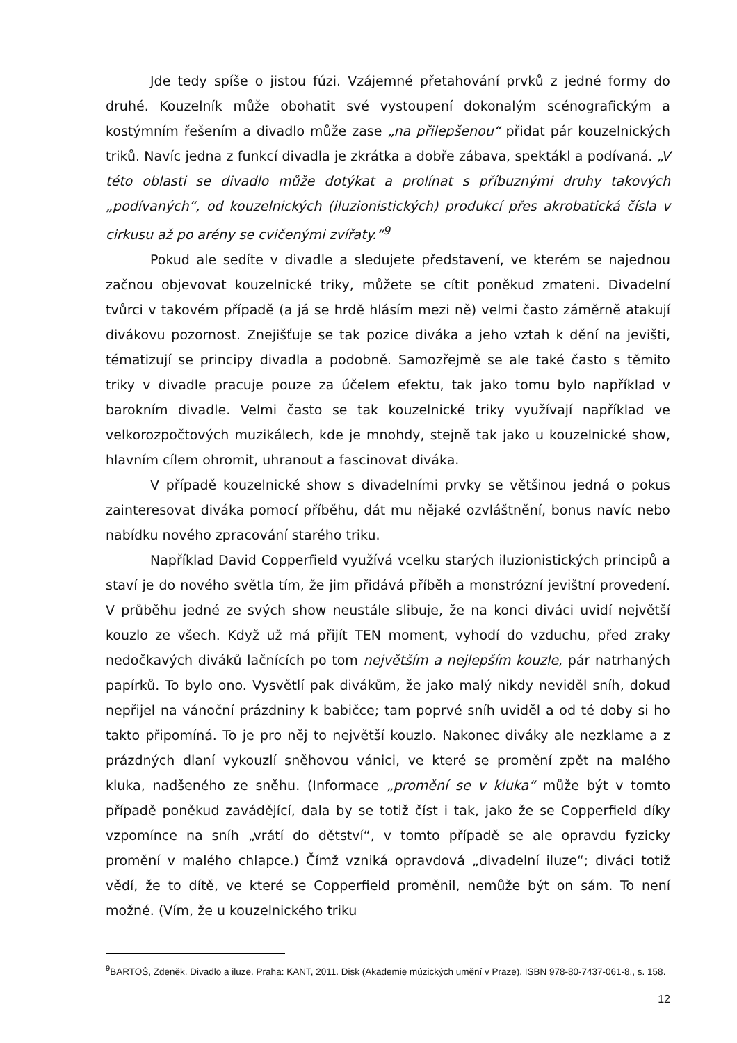Jde tedy spíše o jistou fúzi. Vzájemné přetahování prvků z jedné formy do druhé. Kouzelník může obohatit své vystoupení dokonalým scénografickým a kostýmním řešením a divadlo může zase „na přilepšenou“ přidat pár kouzelnických triků. Navíc jedna z funkcí divadla je zkrátka a dobře zábava, spektákl a podívaná. „V této oblasti se divadlo může dotýkat a prolínat s příbuznými druhy takových „podívaných“, od kouzelnických (iluzionistických) produkcí přes akrobatická čísla v cirkusu až po arény se cvičenými zvířaty.“<sup>9</sup>
Pokud ale sedíte v divadle a sledujete představení, ve kterém se najednou začnou objevovat kouzelnické triky, můžete se cítit poněkud zmateni. Divadelní tvůrci v takovém případě (a já se hrdě hlásím mezi ně) velmi často záměrně atakují divákovu pozornost. Znejišťuje se tak pozice diváka a jeho vztah k dění na jevišti, tématizují se principy divadla a podobně. Samozřejmě se ale také často s těmito triky v divadle pracuje pouze za účelem efektu, tak jako tomu bylo například v barokním divadle. Velmi často se tak kouzelnické triky využívají například ve velkorozpočtových muzikálech, kde je mnohdy, stejně tak jako u kouzelnické show, hlavním cílem ohromit, uhranout a fascinovat diváka.
V případě kouzelnické show s divadelními prvky se většinou jedná o pokus zainteresovat diváka pomocí příběhu, dát mu nějaké ozvláštnění, bonus navíc nebo nabídku nového zpracování starého triku.
Například David Copperfield využívá vcelku starých iluzionistických principů a staví je do nového světla tím, že jim přidává příběh a monstrózní jevištní provedení. V průběhu jedné ze svých show neustále slibuje, že na konci diváci uvidí největší kouzlo ze všech. Když už má přijít TEN moment, vyhodí do vzduchu, před zraky nedočkavých diváků lačnících po tom největším a nejlepším kouzle, pár natrhaných papírků. To bylo ono. Vysvětlí pak divákům, že jako malý nikdy neviděl sníh, dokud nepřijel na vánoční prázdniny k babičce; tam poprvé sníh uviděl a od té doby si ho takto připomíná. To je pro něj to největší kouzlo. Nakonec diváky ale nezklame a z prázdných dlaní vykouzlí sněhovou vánici, ve které se promění zpět na malého kluka, nadšeného ze sněhu. (Informace „promění se v kluka“ může být v tomto případě poněkud zavádějící, dala by se totiž číst i tak, jako že se Copperfield díky vzpomínce na sníh „vrátí do dětství“, v tomto případě se ale opravdu fyzicky promění v malého chlapce.) Čímž vzniká opravdová „divadelní iluze“; diváci totiž vědí, že to dítě, ve které se Copperfield proměnil, nemůže být on sám. To není možné. (Vím, že u kouzelnického triku
<sup>9</sup>BARTOŠ, Zdeněk. Divadlo a iluze. Praha: KANT, 2011. Disk (Akademie múzických umění v Praze). ISBN 978-80-7437-061-8., s. 158.
12